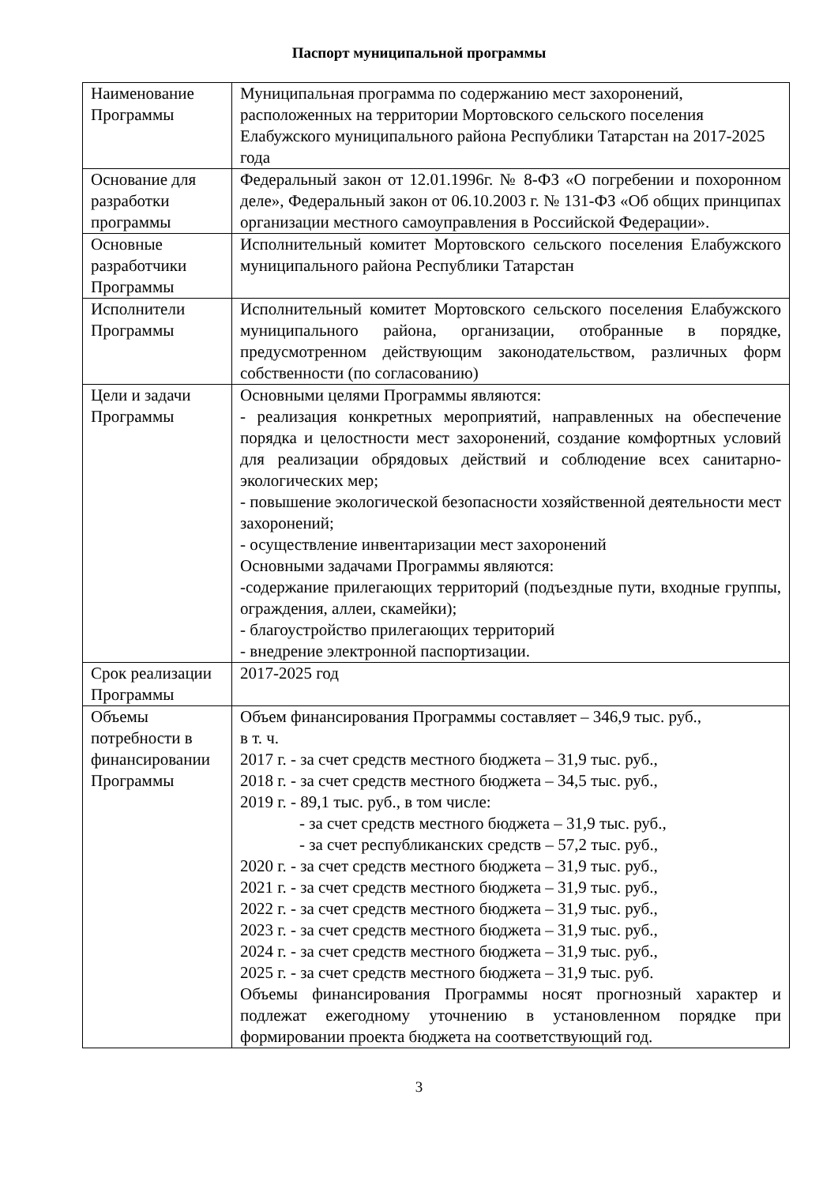Паспорт муниципальной программы
| Наименование Программы | Муниципальная программа по содержанию мест захоронений, расположенных на территории Мортовского сельского поселения Елабужского муниципального района Республики Татарстан на 2017-2025 года |
| Основание для разработки программы | Федеральный закон от 12.01.1996г. № 8-ФЗ «О погребении и похоронном деле», Федеральный закон от 06.10.2003 г. № 131-ФЗ «Об общих принципах организации местного самоуправления в Российской Федерации». |
| Основные разработчики Программы | Исполнительный комитет Мортовского сельского поселения Елабужского муниципального района Республики Татарстан |
| Исполнители Программы | Исполнительный комитет Мортовского сельского поселения Елабужского муниципального района, организации, отобранные в порядке, предусмотренном действующим законодательством, различных форм собственности (по согласованию) |
| Цели и задачи Программы | Основными целями Программы являются: - реализация конкретных мероприятий, направленных на обеспечение порядка и целостности мест захоронений, создание комфортных условий для реализации обрядовых действий и соблюдение всех санитарно-экологических мер; - повышение экологической безопасности хозяйственной деятельности мест захоронений; - осуществление инвентаризации мест захоронений Основными задачами Программы являются: -содержание прилегающих территорий (подъездные пути, входные группы, ограждения, аллеи, скамейки); - благоустройство прилегающих территорий - внедрение электронной паспортизации. |
| Срок реализации Программы | 2017-2025 год |
| Объемы потребности в финансировании Программы | Объем финансирования Программы составляет – 346,9 тыс. руб., в т. ч. 2017 г. - за счет средств местного бюджета – 31,9 тыс. руб., 2018 г. - за счет средств местного бюджета – 34,5 тыс. руб., 2019 г. - 89,1 тыс. руб., в том числе: - за счет средств местного бюджета – 31,9 тыс. руб., - за счет республиканских средств – 57,2 тыс. руб., 2020 г. - за счет средств местного бюджета – 31,9 тыс. руб., 2021 г. - за счет средств местного бюджета – 31,9 тыс. руб., 2022 г. - за счет средств местного бюджета – 31,9 тыс. руб., 2023 г. - за счет средств местного бюджета – 31,9 тыс. руб., 2024 г. - за счет средств местного бюджета – 31,9 тыс. руб., 2025 г. - за счет средств местного бюджета – 31,9 тыс. руб. Объемы финансирования Программы носят прогнозный характер и подлежат ежегодному уточнению в установленном порядке при формировании проекта бюджета на соответствующий год. |
3